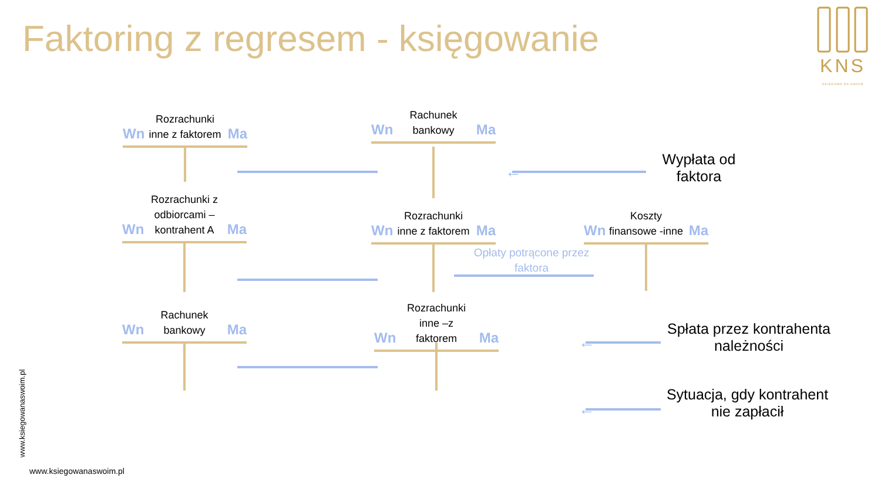Faktoring z regresem - księgowanie
KNS
KSIĘGOWA NA SWOIM
Rozrachunki inne z faktorem
Wn Ma
Rachunek bankowy
Wn Ma
Rozrachunki z odbiorcami – kontrahent A
Wn Ma
Rozrachunki inne z faktorem
Wn Ma
Koszty finansowe -inne
Wn Ma
Rachunek bankowy
Wn Ma
Rozrachunki inne –z faktorem
Wn Ma
Opłaty potrącone przez faktora
←
Wypłata od faktora
←
Spłata przez kontrahenta należności
←
Sytuacja, gdy kontrahent nie zapłacił
www.ksiegowanaswoim.pl
www.ksiegowanaswoim.pl